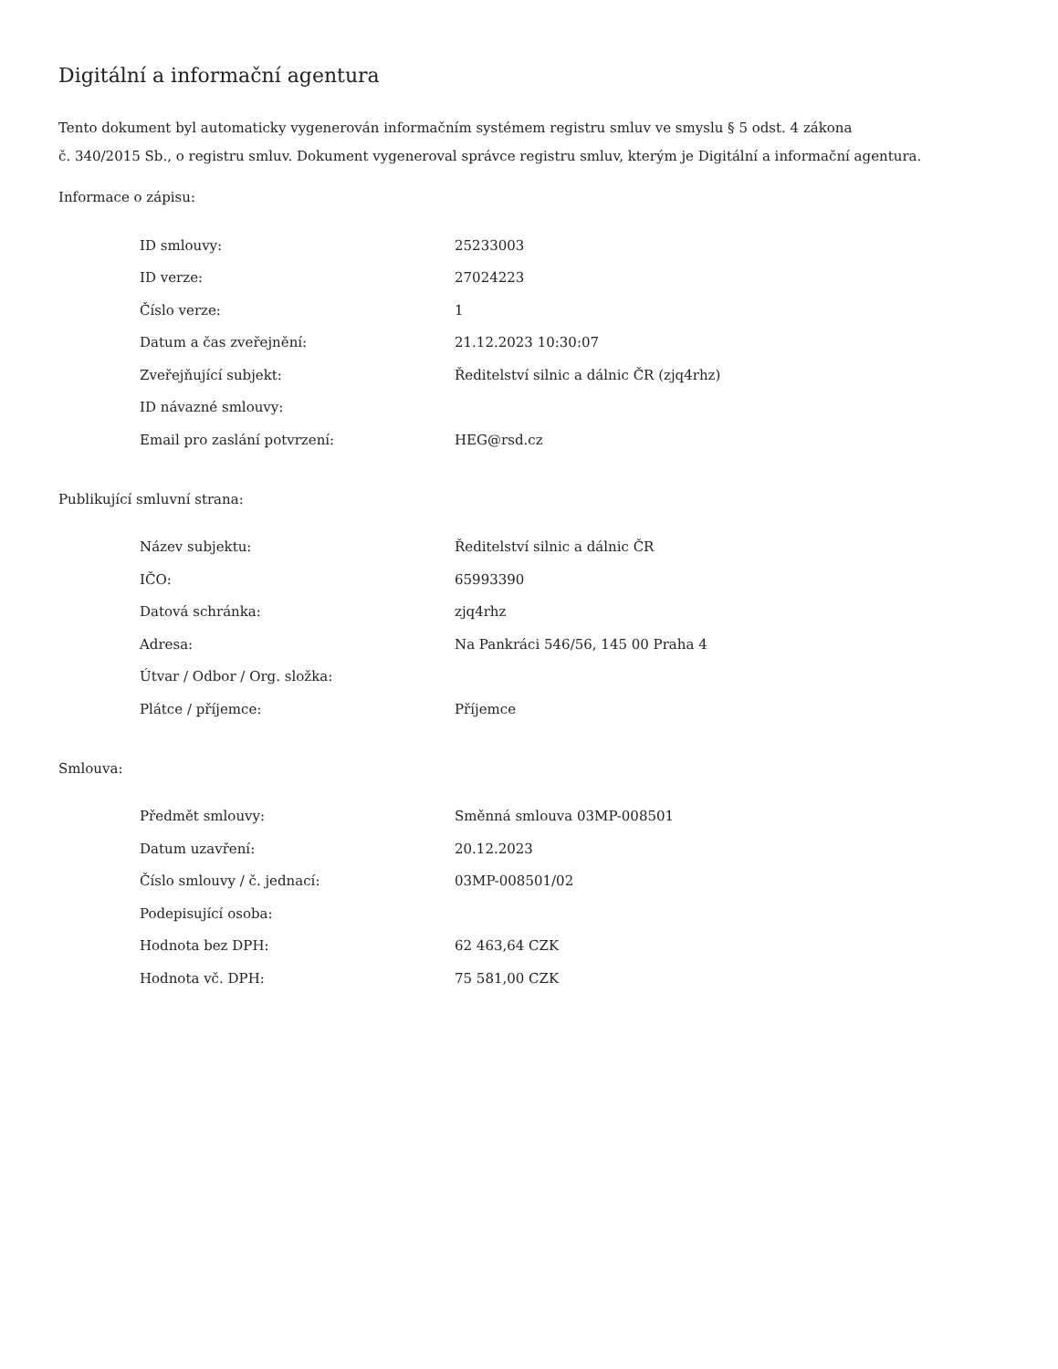Digitální a informační agentura
Tento dokument byl automaticky vygenerován informačním systémem registru smluv ve smyslu § 5 odst. 4 zákona
č. 340/2015 Sb., o registru smluv. Dokument vygeneroval správce registru smluv, kterým je Digitální a informační agentura.
Informace o zápisu:
| ID smlouvy: | 25233003 |
| ID verze: | 27024223 |
| Číslo verze: | 1 |
| Datum a čas zveřejnění: | 21.12.2023 10:30:07 |
| Zveřejňující subjekt: | Ředitelství silnic a dálnic ČR (zjq4rhz) |
| ID návazné smlouvy: | |
| Email pro zaslání potvrzení: | HEG@rsd.cz |
Publikující smluvní strana:
| Název subjektu: | Ředitelství silnic a dálnic ČR |
| IČO: | 65993390 |
| Datová schránka: | zjq4rhz |
| Adresa: | Na Pankráci 546/56, 145 00 Praha 4 |
| Útvar / Odbor / Org. složka: | |
| Plátce / příjemce: | Příjemce |
Smlouva:
| Předmět smlouvy: | Směnná smlouva 03MP-008501 |
| Datum uzavření: | 20.12.2023 |
| Číslo smlouvy / č. jednací: | 03MP-008501/02 |
| Podepisující osoba: | |
| Hodnota bez DPH: | 62 463,64 CZK |
| Hodnota vč. DPH: | 75 581,00 CZK |